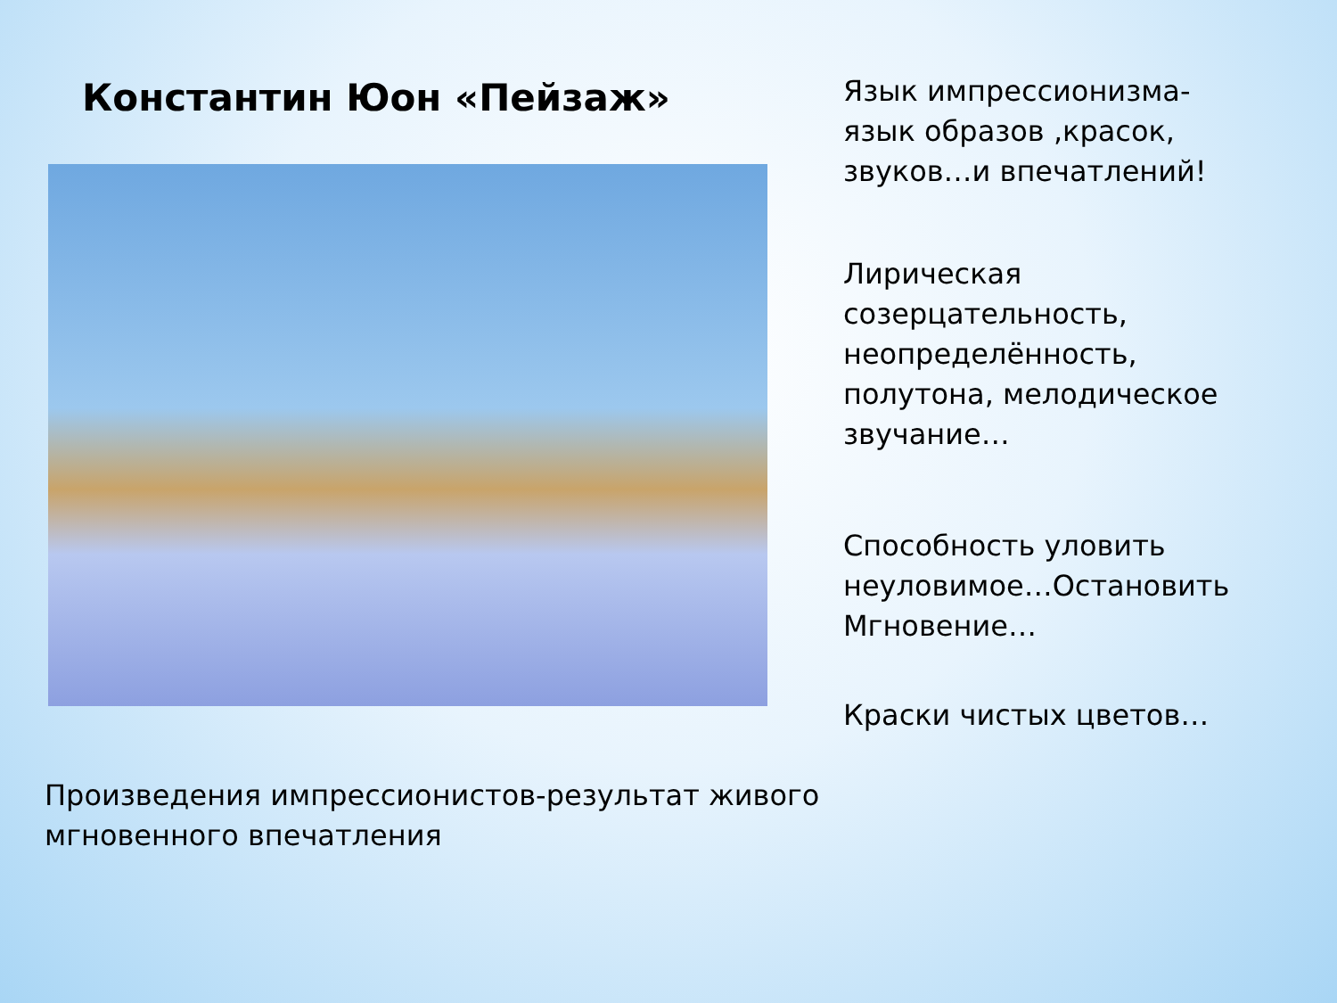Константин Юон «Пейзаж»
Язык импрессионизма-
язык образов ,красок,
звуков…и впечатлений!
Лирическая
созерцательность,
неопределённость,
полутона, мелодическое
звучание…
Способность уловить
неуловимое…Остановить
Мгновение…
Краски чистых цветов…
Произведения импрессионистов-результат живого
мгновенного впечатления